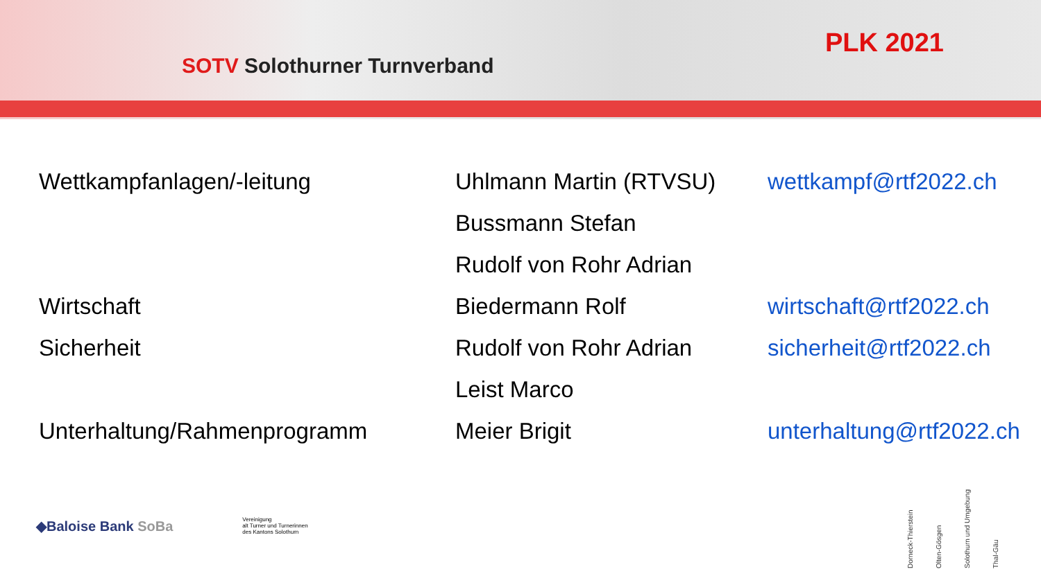SOTV Solothurner Turnverband
PLK 2021
| Wettkampfanlagen/-leitung | Uhlmann Martin (RTVSU) | wettkampf@rtf2022.ch |
| | Bussmann Stefan | |
| | Rudolf von Rohr Adrian | |
| Wirtschaft | Biedermann Rolf | wirtschaft@rtf2022.ch |
| Sicherheit | Rudolf von Rohr Adrian | sicherheit@rtf2022.ch |
| | Leist Marco | |
| Unterhaltung/Rahmenprogramm | Meier Brigit | unterhaltung@rtf2022.ch |
◆Baloise Bank SoBa
Vereinigung
alt Turner und Turnerinnen
des Kantons Solothurn
Dorneck-Thierstein
Olten-Gösgen
Solothurn und Umgebung
Thal-Gäu